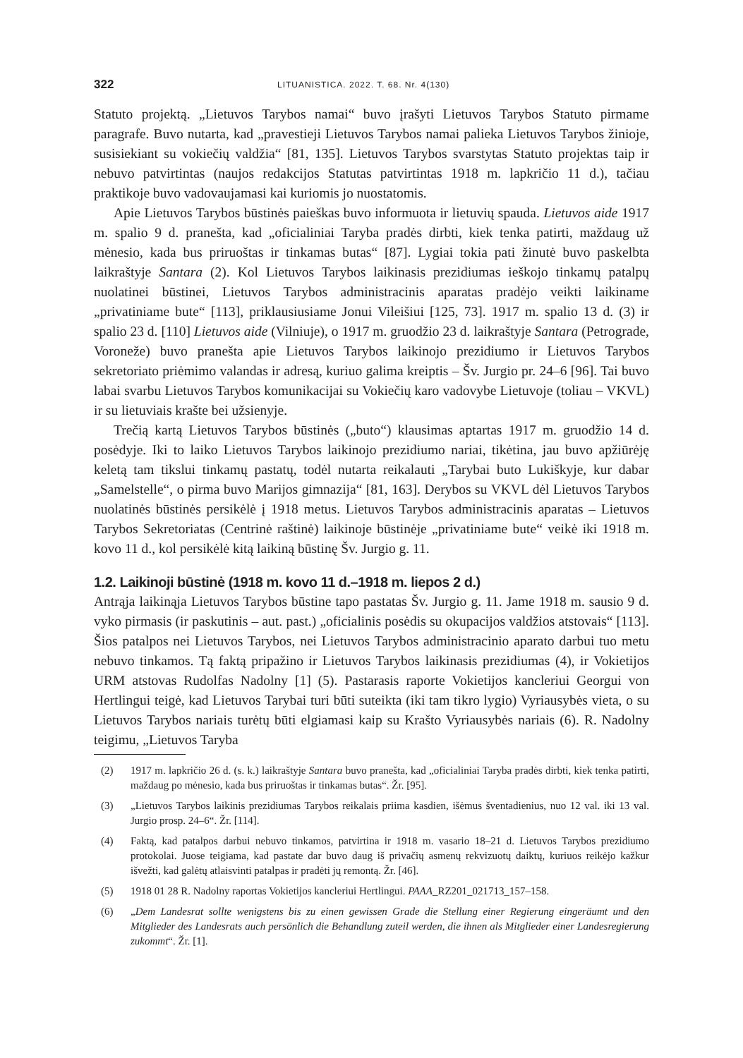322 LITUANISTICA. 2022. T. 68. Nr. 4(130)
Statuto projektą. „Lietuvos Tarybos namai“ buvo įrašyti Lietuvos Tarybos Statuto pirmame paragrafe. Buvo nutarta, kad „pravestieji Lietuvos Tarybos namai palieka Lietuvos Tarybos žinioje, susisiekiant su vokiečių valdžia“ [81, 135]. Lietuvos Tarybos svarstytas Statuto projektas taip ir nebuvo patvirtintas (naujos redakcijos Statutas patvirtintas 1918 m. lapkričio 11 d.), tačiau praktikoje buvo vadovaujamasi kai kuriomis jo nuostatomis.
Apie Lietuvos Tarybos būstinės paieškas buvo informuota ir lietuvių spauda. Lietuvos aide 1917 m. spalio 9 d. pranešta, kad „oficialiniai Taryba pradės dirbti, kiek tenka patirti, maždaug už mėnesio, kada bus priruoštas ir tinkamas butas“ [87]. Lygiai tokia pati žinutė buvo paskelbta laikraštyje Santara (2). Kol Lietuvos Tarybos laikinasis prezidiumas ieškojo tinkamų patalpų nuolatinei būstinei, Lietuvos Tarybos administracinis aparatas pradėjo veikti laikiname „privatiniame bute“ [113], priklausiusiame Jonui Vileišiui [125, 73]. 1917 m. spalio 13 d. (3) ir spalio 23 d. [110] Lietuvos aide (Vilniuje), o 1917 m. gruodžio 23 d. laikraštyje Santara (Petrograde, Voroneže) buvo pranešta apie Lietuvos Tarybos laikinojo prezidiumo ir Lietuvos Tarybos sekretoriato priėmimo valandas ir adresą, kuriuo galima kreiptis – Šv. Jurgio pr. 24–6 [96]. Tai buvo labai svarbu Lietuvos Tarybos komunikacijai su Vokiečių karo vadovybe Lietuvoje (toliau – VKVL) ir su lietuviais krašte bei užsienyje.
Trečią kartą Lietuvos Tarybos būstinės („buto“) klausimas aptartas 1917 m. gruodžio 14 d. posėdyje. Iki to laiko Lietuvos Tarybos laikinojo prezidiumo nariai, tikėtina, jau buvo apžiūrėję keletą tam tikslui tinkamų pastatų, todėl nutarta reikalauti „Tarybai buto Lukiškyje, kur dabar „Samelstelle“, o pirma buvo Marijos gimnazija“ [81, 163]. Derybos su VKVL dėl Lietuvos Tarybos nuolatinės būstinės persikėlė į 1918 metus. Lietuvos Tarybos administracinis aparatas – Lietuvos Tarybos Sekretoriatas (Centrinė raštinė) laikinoje būstinėje „privatiniame bute“ veikė iki 1918 m. kovo 11 d., kol persikėlė kitą laikiną būstinę Šv. Jurgio g. 11.
1.2. Laikinoji būstinė (1918 m. kovo 11 d.–1918 m. liepos 2 d.)
Antrąja laikinąja Lietuvos Tarybos būstine tapo pastatas Šv. Jurgio g. 11. Jame 1918 m. sausio 9 d. vyko pirmasis (ir paskutinis – aut. past.) „oficialinis posėdis su okupacijos valdžios atstovais“ [113]. Šios patalpos nei Lietuvos Tarybos, nei Lietuvos Tarybos administracinio aparato darbui tuo metu nebuvo tinkamos. Tą faktą pripažino ir Lietuvos Tarybos laikinasis prezidiumas (4), ir Vokietijos URM atstovas Rudolfas Nadolny [1] (5). Pastarasis raporte Vokietijos kancleriui Georgui von Hertlingui teigė, kad Lietuvos Tarybai turi būti suteikta (iki tam tikro lygio) Vyriausybės vieta, o su Lietuvos Tarybos nariais turėtų būti elgiamasi kaip su Krašto Vyriausybės nariais (6). R. Nadolny teigimu, „Lietuvos Taryba
(2) 1917 m. lapkričio 26 d. (s. k.) laikraštyje Santara buvo pranešta, kad „oficialiniai Taryba pradės dirbti, kiek tenka patirti, maždaug po mėnesio, kada bus priruoštas ir tinkamas butas“. Žr. [95].
(3) „Lietuvos Tarybos laikinis prezidiumas Tarybos reikalais priima kasdien, išėmus šventadienius, nuo 12 val. iki 13 val. Jurgio prosp. 24–6“. Žr. [114].
(4) Faktą, kad patalpos darbui nebuvo tinkamos, patvirtina ir 1918 m. vasario 18–21 d. Lietuvos Tarybos prezidiumo protokolai. Juose teigiama, kad pastate dar buvo daug iš privačių asmenų rekvizuotų daiktų, kuriuos reikėjo kažkur išvežti, kad galėtų atlaisvinti patalpas ir pradėti jų remontą. Žr. [46].
(5) 1918 01 28 R. Nadolny raportas Vokietijos kancleriui Hertlingui. PAAA_RZ201_021713_157–158.
(6) „Dem Landesrat sollte wenigstens bis zu einen gewissen Grade die Stellung einer Regierung eingeräumt und den Mitglieder des Landesrats auch persönlich die Behandlung zuteil werden, die ihnen als Mitglieder einer Landesregierung zukommt“. Žr. [1].